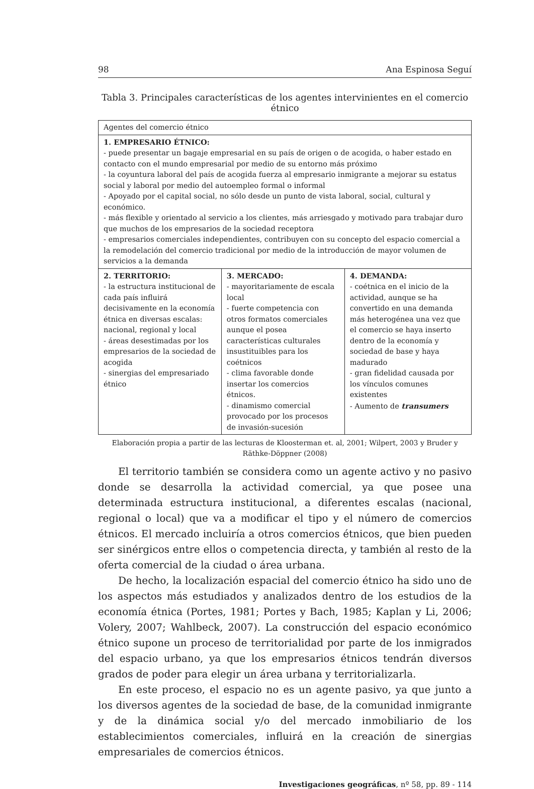98 Ana Espinosa Seguí
Tabla 3. Principales características de los agentes intervinientes en el comercio étnico
| Agentes del comercio étnico | | |
| 1. EMPRESARIO ÉTNICO: - puede presentar un bagaje empresarial en su país de origen o de acogida, o haber estado en contacto con el mundo empresarial por medio de su entorno más próximo - la coyuntura laboral del país de acogida fuerza al empresario inmigrante a mejorar su estatus social y laboral por medio del autoempleo formal o informal - Apoyado por el capital social, no sólo desde un punto de vista laboral, social, cultural y económico. - más flexible y orientado al servicio a los clientes, más arriesgado y motivado para trabajar duro que muchos de los empresarios de la sociedad receptora - empresarios comerciales independientes, contribuyen con su concepto del espacio comercial a la remodelación del comercio tradicional por medio de la introducción de mayor volumen de servicios a la demanda | | |
| 2. TERRITORIO: - la estructura institucional de cada país influirá decisivamente en la economía étnica en diversas escalas: nacional, regional y local - áreas desestimadas por los empresarios de la sociedad de acogida - sinergias del empresariado étnico | 3. MERCADO: - mayoritariamente de escala local - fuerte competencia con otros formatos comerciales aunque el posea características culturales insustituibles para los coétnicos - clima favorable donde insertar los comercios étnicos. - dinamismo comercial provocado por los procesos de invasión-sucesión | 4. DEMANDA: - coétnica en el inicio de la actividad, aunque se ha convertido en una demanda más heterogénea una vez que el comercio se haya inserto dentro de la economía y sociedad de base y haya madurado - gran fidelidad causada por los vínculos comunes existentes - Aumento de transumers |
Elaboración propia a partir de las lecturas de Kloosterman et. al, 2001; Wilpert, 2003 y Bruder y Räthke-Döppner (2008)
El territorio también se considera como un agente activo y no pasivo donde se desarrolla la actividad comercial, ya que posee una determinada estructura institucional, a diferentes escalas (nacional, regional o local) que va a modificar el tipo y el número de comercios étnicos. El mercado incluiría a otros comercios étnicos, que bien pueden ser sinérgicos entre ellos o competencia directa, y también al resto de la oferta comercial de la ciudad o área urbana.
De hecho, la localización espacial del comercio étnico ha sido uno de los aspectos más estudiados y analizados dentro de los estudios de la economía étnica (Portes, 1981; Portes y Bach, 1985; Kaplan y Li, 2006; Volery, 2007; Wahlbeck, 2007). La construcción del espacio económico étnico supone un proceso de territorialidad por parte de los inmigrados del espacio urbano, ya que los empresarios étnicos tendrán diversos grados de poder para elegir un área urbana y territorializarla.
En este proceso, el espacio no es un agente pasivo, ya que junto a los diversos agentes de la sociedad de base, de la comunidad inmigrante y de la dinámica social y/o del mercado inmobiliario de los establecimientos comerciales, influirá en la creación de sinergias empresariales de comercios étnicos.
Investigaciones geográficas, nº 58, pp. 89 - 114